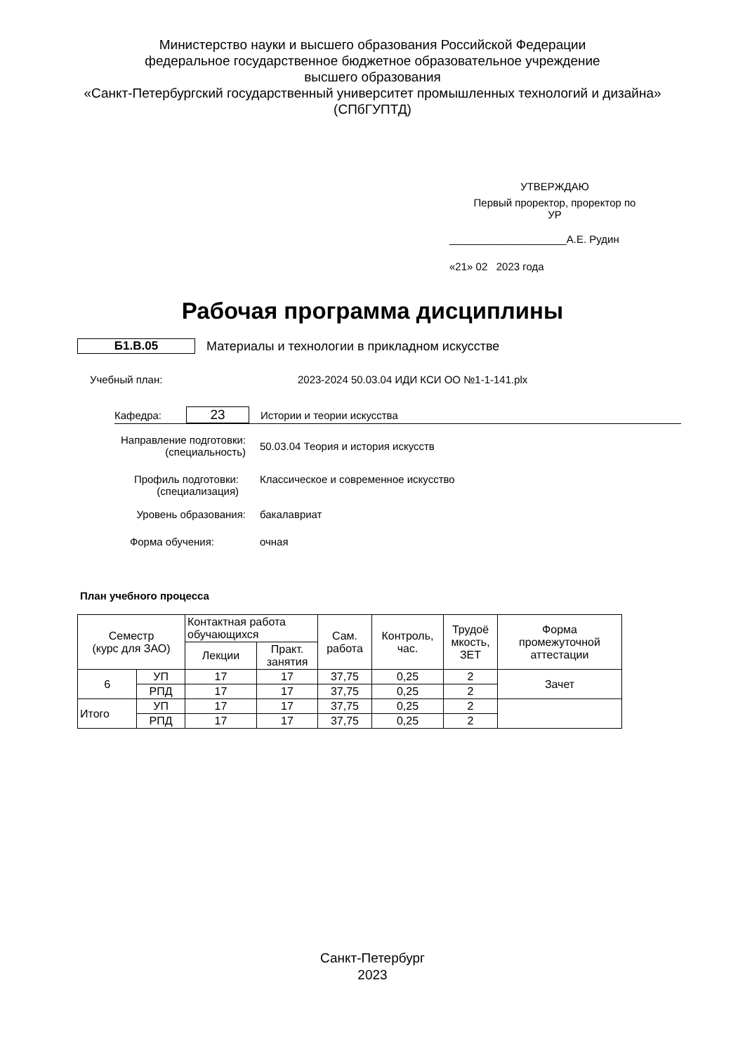Министерство науки и высшего образования Российской Федерации
федеральное государственное бюджетное образовательное учреждение
высшего образования
«Санкт-Петербургский государственный университет промышленных технологий и дизайна»
(СПбГУПТД)
УТВЕРЖДАЮ
Первый проректор, проректор по
УР
____________________А.Е. Рудин
«21» 02 2023 года
Рабочая программа дисциплины
Б1.В.05 Материалы и технологии в прикладном искусстве
Учебный план: 2023-2024 50.03.04 ИДИ КСИ ОО №1-1-141.plx
Кафедра: 23 Истории и теории искусства
Направление подготовки:
(специальность) 50.03.04 Теория и история искусств
Профиль подготовки:
(специализация) Классическое и современное искусство
Уровень образования: бакалавриат
Форма обучения: очная
План учебного процесса
| Семестр (курс для ЗАО) | | Контактная работа обучающихся | | Сам. работа | Контроль, час. | Трудоё мкость, ЗЕТ | Форма промежуточной аттестации |
| --- | --- | --- | --- | --- | --- | --- | --- |
| | | Лекции | Практ. занятия | | | | |
| 6 | УП | 17 | 17 | 37,75 | 0,25 | 2 | Зачет |
| | РПД | 17 | 17 | 37,75 | 0,25 | 2 | |
| Итого | УП | 17 | 17 | 37,75 | 0,25 | 2 | |
| | РПД | 17 | 17 | 37,75 | 0,25 | 2 | |
Санкт-Петербург
2023